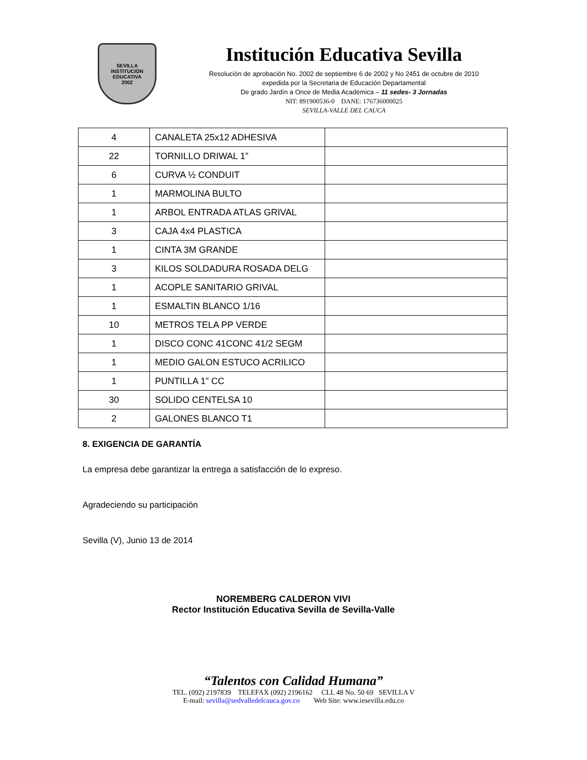SEVILLA
INSTITUCIÓN EDUCATIVA
2002
Institución Educativa Sevilla
Resolución de aprobación No. 2002 de septiembre 6 de 2002 y No 2451 de octubre de 2010
expedida por la Secretaria de Educación Departamental
De grado Jardín a Once de Media Académica – 11 sedes- 3 Jornadas
NIT: 891900536-0 DANE: 176736000025
SEVILLA-VALLE DEL CAUCA
| 4 | CANALETA 25x12 ADHESIVA | |
| 22 | TORNILLO DRIWAL 1” | |
| 6 | CURVA ½ CONDUIT | |
| 1 | MARMOLINA BULTO | |
| 1 | ARBOL ENTRADA ATLAS GRIVAL | |
| 3 | CAJA 4x4 PLASTICA | |
| 1 | CINTA 3M GRANDE | |
| 3 | KILOS SOLDADURA ROSADA DELG | |
| 1 | ACOPLE SANITARIO GRIVAL | |
| 1 | ESMALTIN BLANCO 1/16 | |
| 10 | METROS TELA PP VERDE | |
| 1 | DISCO CONC 41CONC 41/2 SEGM | |
| 1 | MEDIO GALON ESTUCO ACRILICO | |
| 1 | PUNTILLA 1” CC | |
| 30 | SOLIDO CENTELSA 10 | |
| 2 | GALONES BLANCO T1 | |
8. EXIGENCIA DE GARANTÍA
La empresa debe garantizar la entrega a satisfacción de lo expreso.
Agradeciendo su participación
Sevilla (V), Junio 13 de 2014
NOREMBERG CALDERON VIVI
Rector Institución Educativa Sevilla de Sevilla-Valle
“Talentos con Calidad Humana”
TEL. (092) 2197839 TELEFAX (092) 2196162 CLL 48 No. 50 69 SEVILLA V
E-mail: sevilla@sedvalledelcauca.gov.co Web Site: www.iesevilla.edu.co